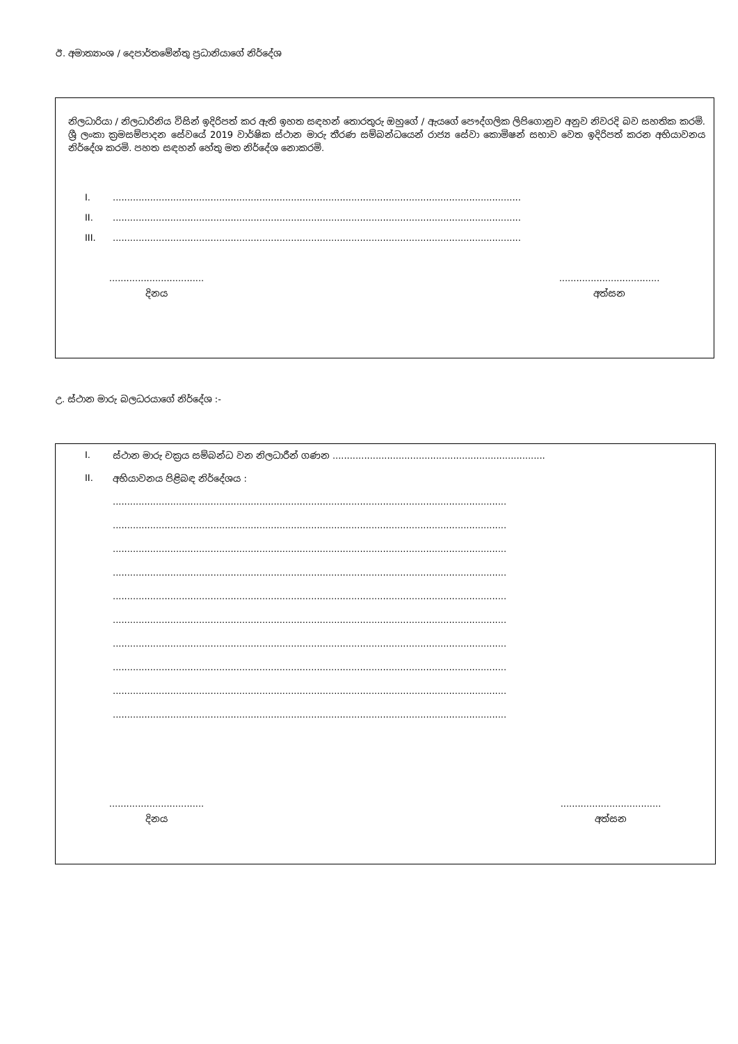ඊ. අමාත්‍යාංශ / දෙපාර්තමේන්තු ප්‍රධානියාගේ නිර්දේශ
නිලධාරියා / නිලධාරිනිය විසින් ඉදිරිපත් කර ඇති ඉහත සඳහන් තොරතුරු ඔහුගේ / ඇයගේ පෞද්ගලික ලිපිගොනුව අනුව නිවරදි බව සහතික කරමි. ශ්‍රී ලංකා ක්‍රමසම්පාදන සේවයේ 2019 වාර්ෂික ස්ථාන මාරු තීරණ සම්බන්ධයෙන් රාජ්‍ය සේවා කොමිෂන් සභාව වෙත ඉදිරිපත් කරන අභියාවනය නිර්දේශ කරමි. පහත සඳහන් හේතු මත නිර්දේශ නොකරමි.
I...............................................................................................................................................
II...............................................................................................................................................
III...............................................................................................................................................
.................................
දිනය
...................................
අත්සන
උ. ස්ථාන මාරු බලධරයාගේ නිර්දේශ :-
I. ස්ථාන මාරු චක්‍රය සම්බන්ධ වන නිලධාරීන් ගණන ..........................................................................
II. අභියාවනය පිළිබඳ නිර්දේශය :
.........................................................................................................................................
.........................................................................................................................................
.........................................................................................................................................
.........................................................................................................................................
.........................................................................................................................................
.........................................................................................................................................
.........................................................................................................................................
.........................................................................................................................................
.........................................................................................................................................
.........................................................................................................................................
.................................
දිනය
...................................
අත්සන